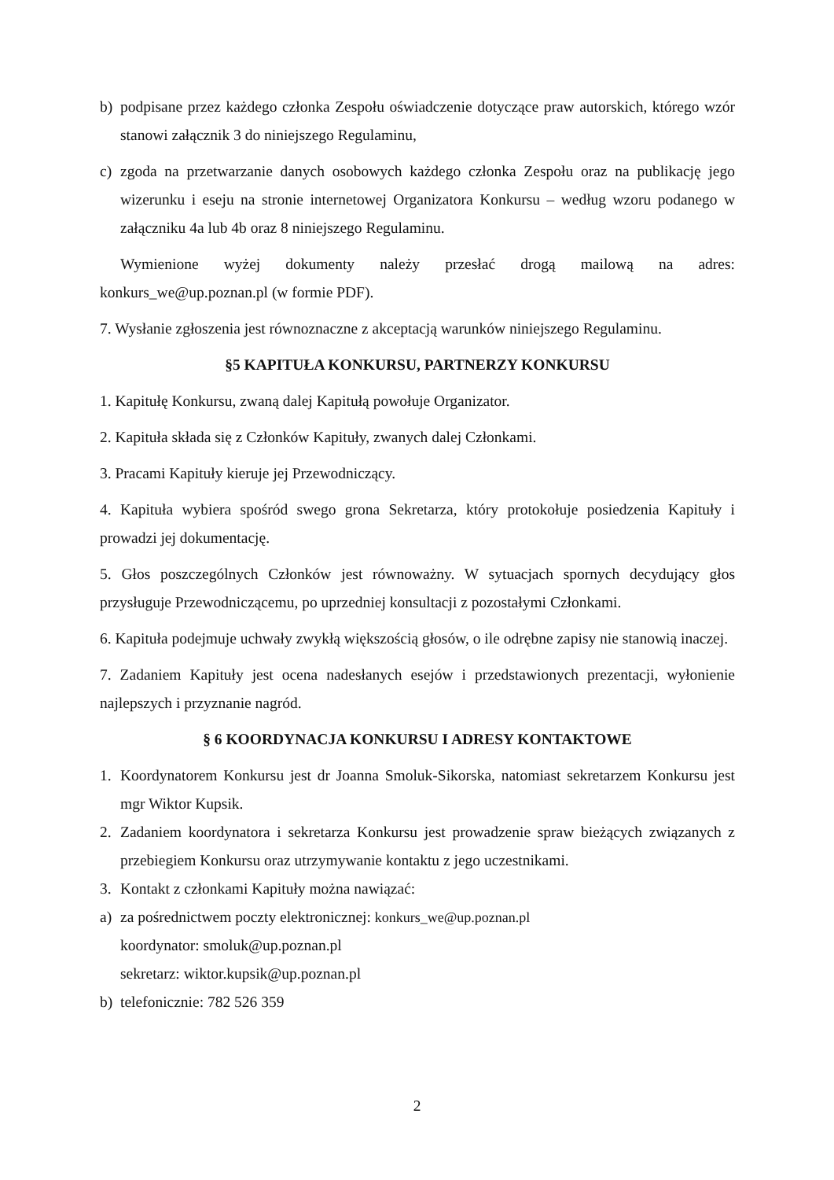b) podpisane przez każdego członka Zespołu oświadczenie dotyczące praw autorskich, którego wzór stanowi załącznik 3 do niniejszego Regulaminu,
c) zgoda na przetwarzanie danych osobowych każdego członka Zespołu oraz na publikację jego wizerunku i eseju na stronie internetowej Organizatora Konkursu – według wzoru podanego w załączniku 4a lub 4b oraz 8 niniejszego Regulaminu.
Wymienione wyżej dokumenty należy przesłać drogą mailową na adres:
konkurs_we@up.poznan.pl (w formie PDF).
7. Wysłanie zgłoszenia jest równoznaczne z akceptacją warunków niniejszego Regulaminu.
§5 KAPITUŁA KONKURSU, PARTNERZY KONKURSU
1. Kapitułę Konkursu, zwaną dalej Kapitułą powołuje Organizator.
2. Kapituła składa się z Członków Kapituły, zwanych dalej Członkami.
3. Pracami Kapituły kieruje jej Przewodniczący.
4. Kapituła wybiera spośród swego grona Sekretarza, który protokołuje posiedzenia Kapituły i prowadzi jej dokumentację.
5. Głos poszczególnych Członków jest równoważny. W sytuacjach spornych decydujący głos przysługuje Przewodniczącemu, po uprzedniej konsultacji z pozostałymi Członkami.
6. Kapituła podejmuje uchwały zwykłą większością głosów, o ile odrębne zapisy nie stanowią inaczej.
7. Zadaniem Kapituły jest ocena nadesłanych esejów i przedstawionych prezentacji, wyłonienie najlepszych i przyznanie nagród.
§ 6 KOORDYNACJA KONKURSU I ADRESY KONTAKTOWE
1. Koordynatorem Konkursu jest dr Joanna Smoluk-Sikorska, natomiast sekretarzem Konkursu jest mgr Wiktor Kupsik.
2. Zadaniem koordynatora i sekretarza Konkursu jest prowadzenie spraw bieżących związanych z przebiegiem Konkursu oraz utrzymywanie kontaktu z jego uczestnikami.
3. Kontakt z członkami Kapituły można nawiązać:
a) za pośrednictwem poczty elektronicznej: konkurs_we@up.poznan.pl
koordynator: smoluk@up.poznan.pl
sekretarz: wiktor.kupsik@up.poznan.pl
b) telefonicznie: 782 526 359
2